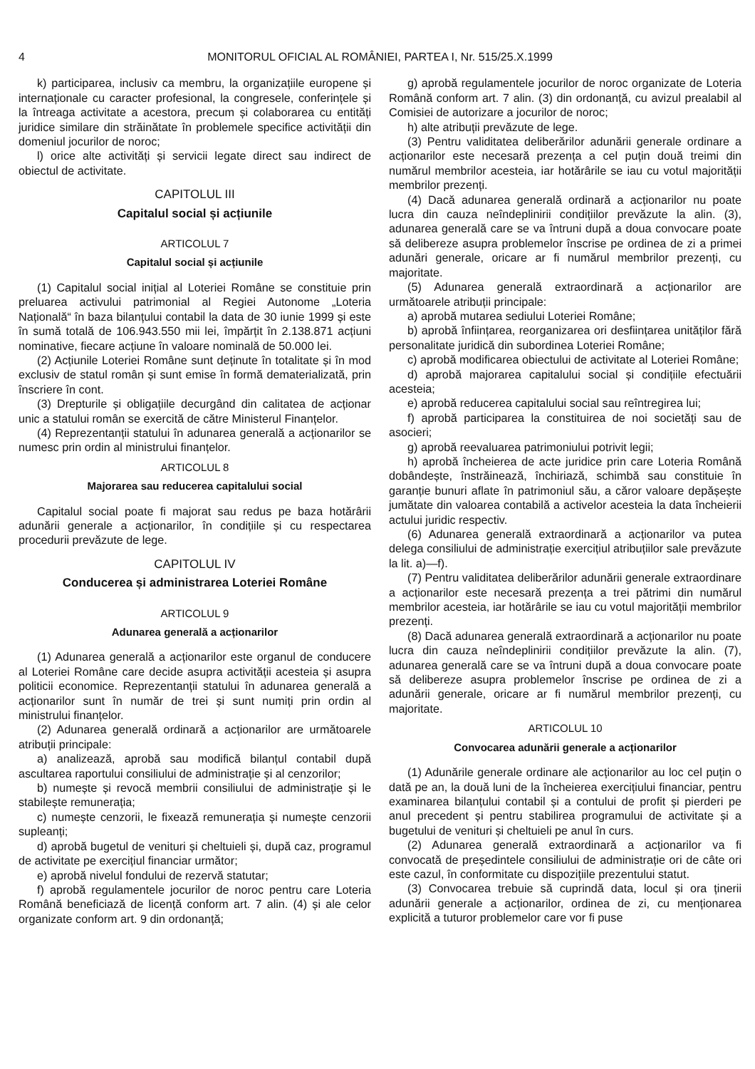4 MONITORUL OFICIAL AL ROMÂNIEI, PARTEA I, Nr. 515/25.X.1999
k) participarea, inclusiv ca membru, la organizațiile europene și internaționale cu caracter profesional, la congresele, conferințele și la întreaga activitate a acestora, precum și colaborarea cu entități juridice similare din străinătate în problemele specifice activității din domeniul jocurilor de noroc;
l) orice alte activități și servicii legate direct sau indirect de obiectul de activitate.
CAPITOLUL III
Capitalul social și acțiunile
ARTICOLUL 7
Capitalul social și acțiunile
(1) Capitalul social inițial al Loteriei Române se constituie prin preluarea activului patrimonial al Regiei Autonome „Loteria Națională“ în baza bilanțului contabil la data de 30 iunie 1999 și este în sumă totală de 106.943.550 mii lei, împărțit în 2.138.871 acțiuni nominative, fiecare acțiune în valoare nominală de 50.000 lei.
(2) Acțiunile Loteriei Române sunt deținute în totalitate și în mod exclusiv de statul român și sunt emise în formă dematerializată, prin înscriere în cont.
(3) Drepturile și obligațiile decurgând din calitatea de acționar unic a statului român se exercită de către Ministerul Finanțelor.
(4) Reprezentanții statului în adunarea generală a acționarilor se numesc prin ordin al ministrului finanțelor.
ARTICOLUL 8
Majorarea sau reducerea capitalului social
Capitalul social poate fi majorat sau redus pe baza hotărârii adunării generale a acționarilor, în condițiile și cu respectarea procedurii prevăzute de lege.
CAPITOLUL IV
Conducerea și administrarea Loteriei Române
ARTICOLUL 9
Adunarea generală a acționarilor
(1) Adunarea generală a acționarilor este organul de conducere al Loteriei Române care decide asupra activității acesteia și asupra politicii economice. Reprezentanții statului în adunarea generală a acționarilor sunt în număr de trei și sunt numiți prin ordin al ministrului finanțelor.
(2) Adunarea generală ordinară a acționarilor are următoarele atribuții principale:
a) analizează, aprobă sau modifică bilanțul contabil după ascultarea raportului consiliului de administrație și al cenzorilor;
b) numește și revocă membrii consiliului de administrație și le stabilește remunerația;
c) numește cenzorii, le fixează remunerația și numește cenzorii supleanți;
d) aprobă bugetul de venituri și cheltuieli și, după caz, programul de activitate pe exercițiul financiar următor;
e) aprobă nivelul fondului de rezervă statutar;
f) aprobă regulamentele jocurilor de noroc pentru care Loteria Română beneficiază de licență conform art. 7 alin. (4) și ale celor organizate conform art. 9 din ordonanță;
g) aprobă regulamentele jocurilor de noroc organizate de Loteria Română conform art. 7 alin. (3) din ordonanță, cu avizul prealabil al Comisiei de autorizare a jocurilor de noroc;
h) alte atribuții prevăzute de lege.
(3) Pentru validitatea deliberărilor adunării generale ordinare a acționarilor este necesară prezența a cel puțin două treimi din numărul membrilor acesteia, iar hotărârile se iau cu votul majorității membrilor prezenți.
(4) Dacă adunarea generală ordinară a acționarilor nu poate lucra din cauza neîndeplinirii condițiilor prevăzute la alin. (3), adunarea generală care se va întruni după a doua convocare poate să delibereze asupra problemelor înscrise pe ordinea de zi a primei adunări generale, oricare ar fi numărul membrilor prezenți, cu majoritate.
(5) Adunarea generală extraordinară a acționarilor are următoarele atribuții principale:
a) aprobă mutarea sediului Loteriei Române;
b) aprobă înființarea, reorganizarea ori desființarea unităților fără personalitate juridică din subordinea Loteriei Române;
c) aprobă modificarea obiectului de activitate al Loteriei Române;
d) aprobă majorarea capitalului social și condițiile efectuării acesteia;
e) aprobă reducerea capitalului social sau reîntregirea lui;
f) aprobă participarea la constituirea de noi societăți sau de asocieri;
g) aprobă reevaluarea patrimoniului potrivit legii;
h) aprobă încheierea de acte juridice prin care Loteria Română dobândește, înstrăinează, închiriază, schimbă sau constituie în garanție bunuri aflate în patrimoniul său, a căror valoare depășește jumătate din valoarea contabilă a activelor acesteia la data încheierii actului juridic respectiv.
(6) Adunarea generală extraordinară a acționarilor va putea delega consiliului de administrație exercițiul atribuțiilor sale prevăzute la lit. a)—f).
(7) Pentru validitatea deliberărilor adunării generale extraordinare a acționarilor este necesară prezența a trei pătrimi din numărul membrilor acesteia, iar hotărârile se iau cu votul majorității membrilor prezenți.
(8) Dacă adunarea generală extraordinară a acționarilor nu poate lucra din cauza neîndeplinirii condițiilor prevăzute la alin. (7), adunarea generală care se va întruni după a doua convocare poate să delibereze asupra problemelor înscrise pe ordinea de zi a adunării generale, oricare ar fi numărul membrilor prezenți, cu majoritate.
ARTICOLUL 10
Convocarea adunării generale a acționarilor
(1) Adunările generale ordinare ale acționarilor au loc cel puțin o dată pe an, la două luni de la încheierea exercițiului financiar, pentru examinarea bilanțului contabil și a contului de profit și pierderi pe anul precedent și pentru stabilirea programului de activitate și a bugetului de venituri și cheltuieli pe anul în curs.
(2) Adunarea generală extraordinară a acționarilor va fi convocată de președintele consiliului de administrație ori de câte ori este cazul, în conformitate cu dispozițiile prezentului statut.
(3) Convocarea trebuie să cuprindă data, locul și ora ținerii adunării generale a acționarilor, ordinea de zi, cu menționarea explicită a tuturor problemelor care vor fi puse